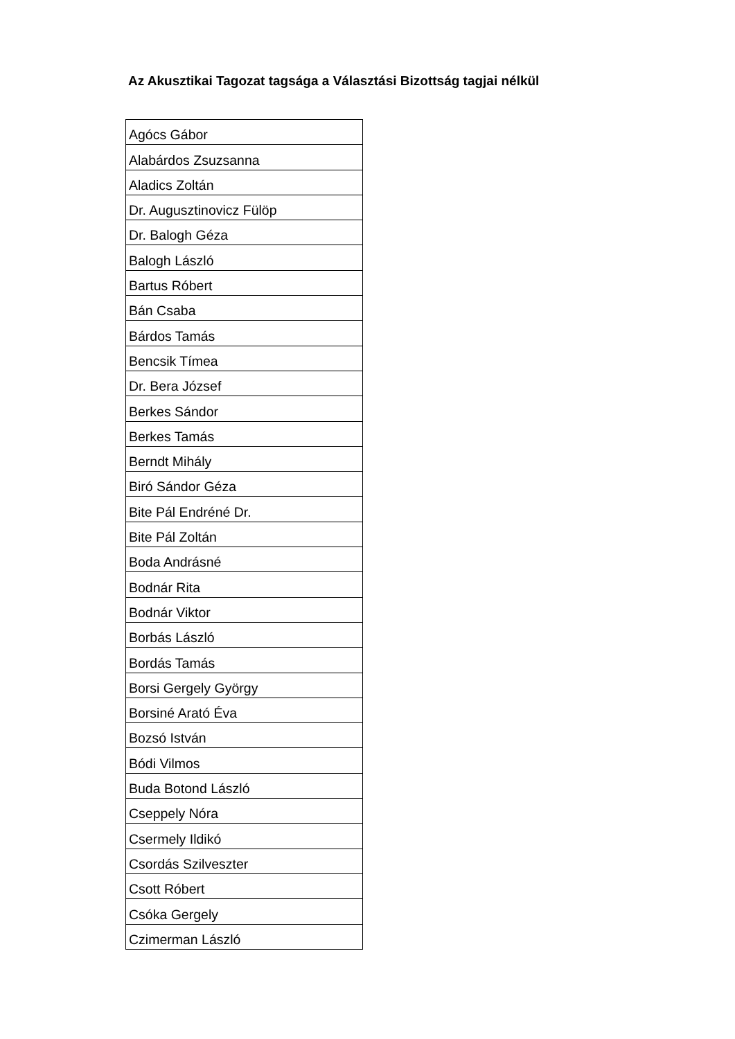Az Akusztikai Tagozat tagsága a Választási Bizottság tagjai nélkül
| Agócs Gábor |
| Alabárdos Zsuzsanna |
| Aladics Zoltán |
| Dr. Augusztinovicz Fülöp |
| Dr. Balogh Géza |
| Balogh László |
| Bartus Róbert |
| Bán Csaba |
| Bárdos Tamás |
| Bencsik Tímea |
| Dr. Bera József |
| Berkes Sándor |
| Berkes Tamás |
| Berndt Mihály |
| Biró Sándor Géza |
| Bite Pál Endréné Dr. |
| Bite Pál Zoltán |
| Boda Andrásné |
| Bodnár Rita |
| Bodnár Viktor |
| Borbás László |
| Bordás Tamás |
| Borsi Gergely György |
| Borsiné Arató Éva |
| Bozsó István |
| Bódi Vilmos |
| Buda Botond László |
| Cseppely Nóra |
| Csermely Ildikó |
| Csordás Szilveszter |
| Csott Róbert |
| Csóka Gergely |
| Czimerman László |